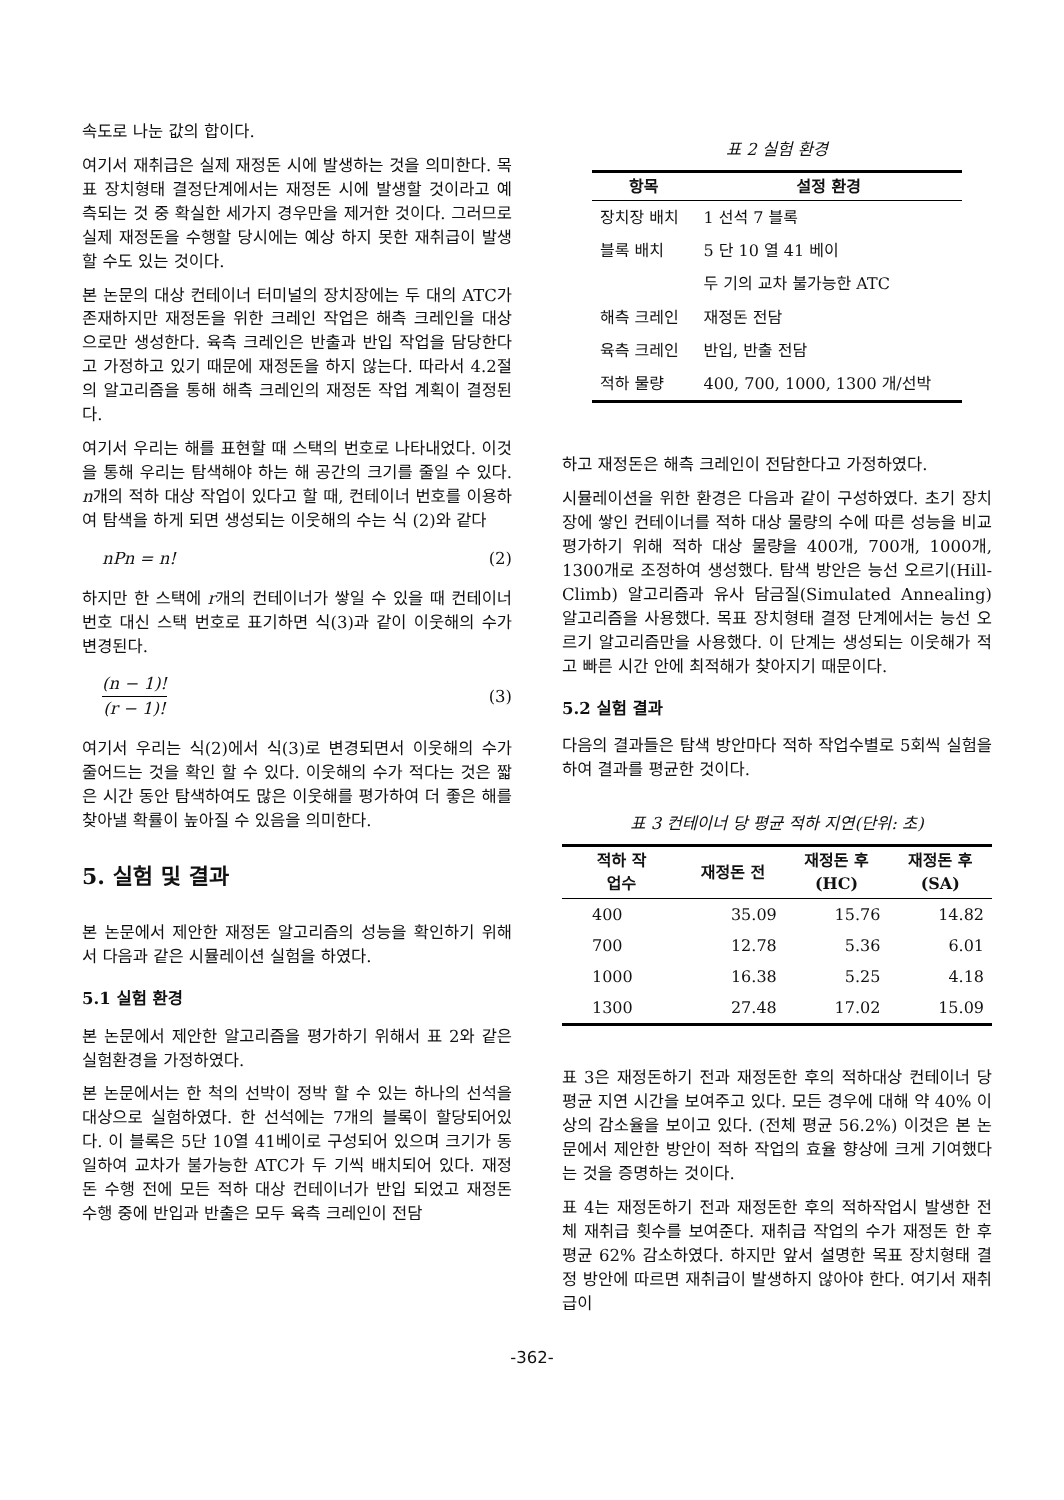속도로 나눈 값의 합이다.
여기서 재취급은 실제 재정돈 시에 발생하는 것을 의미한다. 목표 장치형태 결정단계에서는 재정돈 시에 발생할 것이라고 예측되는 것 중 확실한 세가지 경우만을 제거한 것이다. 그러므로 실제 재정돈을 수행할 당시에는 예상 하지 못한 재취급이 발생할 수도 있는 것이다.
본 논문의 대상 컨테이너 터미널의 장치장에는 두 대의 ATC가 존재하지만 재정돈을 위한 크레인 작업은 해측 크레인을 대상으로만 생성한다. 육측 크레인은 반출과 반입 작업을 담당한다고 가정하고 있기 때문에 재정돈을 하지 않는다. 따라서 4.2절의 알고리즘을 통해 해측 크레인의 재정돈 작업 계획이 결정된다.
여기서 우리는 해를 표현할 때 스택의 번호로 나타내었다. 이것을 통해 우리는 탐색해야 하는 해 공간의 크기를 줄일 수 있다. n개의 적하 대상 작업이 있다고 할 때, 컨테이너 번호를 이용하여 탐색을 하게 되면 생성되는 이웃해의 수는 식 (2)와 같다
nPn = n! (2)
하지만 한 스택에 r개의 컨테이너가 쌓일 수 있을 때 컨테이너 번호 대신 스택 번호로 표기하면 식(3)과 같이 이웃해의 수가 변경된다.
(n − 1)! (r − 1)! (3)
여기서 우리는 식(2)에서 식(3)로 변경되면서 이웃해의 수가 줄어드는 것을 확인 할 수 있다. 이웃해의 수가 적다는 것은 짧은 시간 동안 탐색하여도 많은 이웃해를 평가하여 더 좋은 해를 찾아낼 확률이 높아질 수 있음을 의미한다.
5. 실험 및 결과
본 논문에서 제안한 재정돈 알고리즘의 성능을 확인하기 위해서 다음과 같은 시뮬레이션 실험을 하였다.
5.1 실험 환경
본 논문에서 제안한 알고리즘을 평가하기 위해서 표 2와 같은 실험환경을 가정하였다.
본 논문에서는 한 척의 선박이 정박 할 수 있는 하나의 선석을 대상으로 실험하였다. 한 선석에는 7개의 블록이 할당되어있다. 이 블록은 5단 10열 41베이로 구성되어 있으며 크기가 동일하여 교차가 불가능한 ATC가 두 기씩 배치되어 있다. 재정돈 수행 전에 모든 적하 대상 컨테이너가 반입 되었고 재정돈 수행 중에 반입과 반출은 모두 육측 크레인이 전담
표 2 실험 환경
| 항목 | 설정 환경 |
| --- | --- |
| 장치장 배치 | 1 선석 7 블록 |
| 블록 배치 | 5 단 10 열 41 베이 |
| | 두 기의 교차 불가능한 ATC |
| 해측 크레인 | 재정돈 전담 |
| 육측 크레인 | 반입, 반출 전담 |
| 적하 물량 | 400, 700, 1000, 1300 개/선박 |
하고 재정돈은 해측 크레인이 전담한다고 가정하였다.
시뮬레이션을 위한 환경은 다음과 같이 구성하였다. 초기 장치장에 쌓인 컨테이너를 적하 대상 물량의 수에 따른 성능을 비교 평가하기 위해 적하 대상 물량을 400개, 700개, 1000개, 1300개로 조정하여 생성했다. 탐색 방안은 능선 오르기(Hill-Climb) 알고리즘과 유사 담금질(Simulated Annealing) 알고리즘을 사용했다. 목표 장치형태 결정 단계에서는 능선 오르기 알고리즘만을 사용했다. 이 단계는 생성되는 이웃해가 적고 빠른 시간 안에 최적해가 찾아지기 때문이다.
5.2 실험 결과
다음의 결과들은 탐색 방안마다 적하 작업수별로 5회씩 실험을 하여 결과를 평균한 것이다.
표 3 컨테이너 당 평균 적하 지연(단위: 초)
| 적하 작 업수 | 재정돈 전 | 재정돈 후 (HC) | 재정돈 후 (SA) |
| --- | --- | --- | --- |
| 400 | 35.09 | 15.76 | 14.82 |
| 700 | 12.78 | 5.36 | 6.01 |
| 1000 | 16.38 | 5.25 | 4.18 |
| 1300 | 27.48 | 17.02 | 15.09 |
표 3은 재정돈하기 전과 재정돈한 후의 적하대상 컨테이너 당 평균 지연 시간을 보여주고 있다. 모든 경우에 대해 약 40% 이상의 감소율을 보이고 있다. (전체 평균 56.2%) 이것은 본 논문에서 제안한 방안이 적하 작업의 효율 향상에 크게 기여했다는 것을 증명하는 것이다.
표 4는 재정돈하기 전과 재정돈한 후의 적하작업시 발생한 전체 재취급 횟수를 보여준다. 재취급 작업의 수가 재정돈 한 후 평균 62% 감소하였다. 하지만 앞서 설명한 목표 장치형태 결정 방안에 따르면 재취급이 발생하지 않아야 한다. 여기서 재취급이
-362-